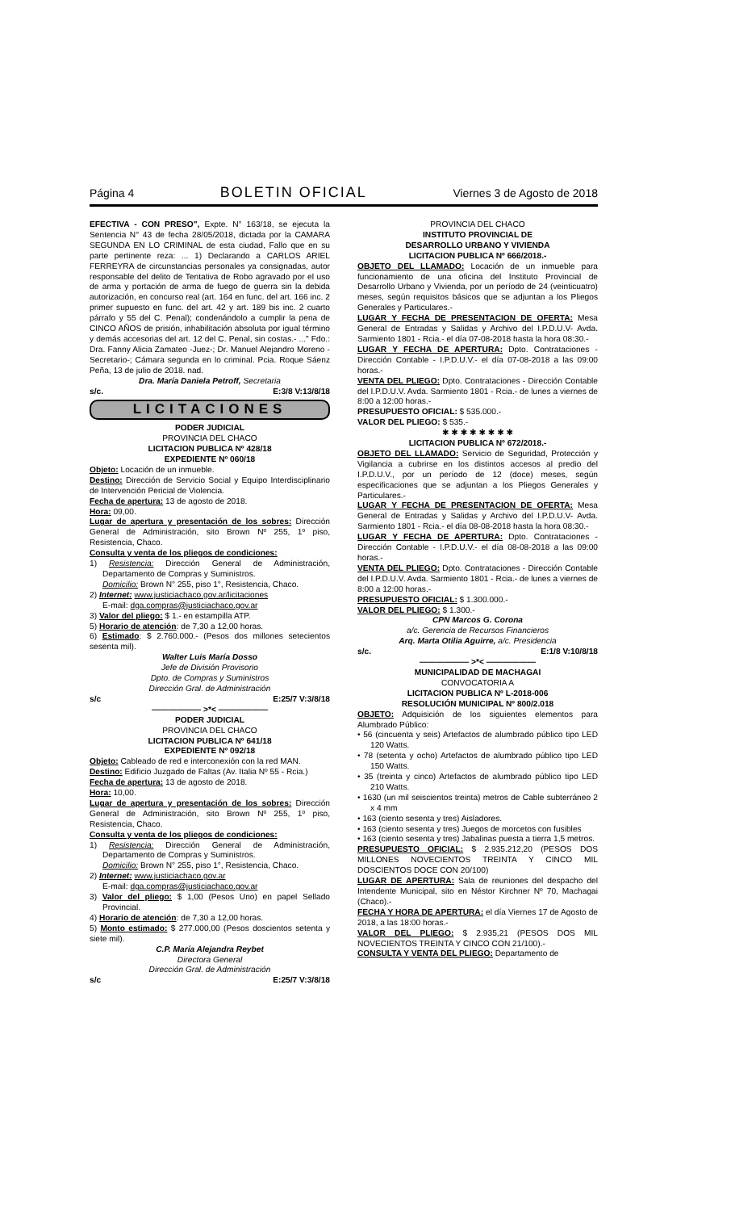Página 4 BOLETIN OFICIAL Viernes 3 de Agosto de 2018
EFECTIVA - CON PRESO", Expte. N° 163/18, se ejecuta la Sentencia N° 43 de fecha 28/05/2018, dictada por la CAMARA SEGUNDA EN LO CRIMINAL de esta ciudad, Fallo que en su parte pertinente reza: ... 1) Declarando a CARLOS ARIEL FERREYRA de circunstancias personales ya consignadas, autor responsable del delito de Tentativa de Robo agravado por el uso de arma y portación de arma de fuego de guerra sin la debida autorización, en concurso real (art. 164 en func. del art. 166 inc. 2 primer supuesto en func. del art. 42 y art. 189 bis inc. 2 cuarto párrafo y 55 del C. Penal); condenándolo a cumplir la pena de CINCO AÑOS de prisión, inhabilitación absoluta por igual término y demás accesorias del art. 12 del C. Penal, sin costas.- ..." Fdo.: Dra. Fanny Alicia Zamateo -Juez-; Dr. Manuel Alejandro Moreno -Secretario-; Cámara segunda en lo criminal. Pcia. Roque Sáenz Peña, 13 de julio de 2018. nad.
Dra. María Daniela Petroff, Secretaria
s/c. E:3/8 V:13/8/18
LICITACIONES
PODER JUDICIAL
PROVINCIA DEL CHACO
LICITACION PUBLICA Nº 428/18
EXPEDIENTE Nº 060/18
Objeto: Locación de un inmueble.
Destino: Dirección de Servicio Social y Equipo Interdisciplinario de Intervención Pericial de Violencia.
Fecha de apertura: 13 de agosto de 2018.
Hora: 09,00.
Lugar de apertura y presentación de los sobres: Dirección General de Administración, sito Brown Nº 255, 1º piso, Resistencia, Chaco.
Consulta y venta de los pliegos de condiciones:
1) Resistencia: Dirección General de Administración, Departamento de Compras y Suministros.
Domicilio: Brown N° 255, piso 1°, Resistencia, Chaco.
2) Internet: www.justiciachaco.gov.ar/licitaciones
E-mail: dga.compras@justiciachaco.gov.ar
3) Valor del pliego: $ 1.- en estampilla ATP.
5) Horario de atención: de 7,30 a 12,00 horas.
6) Estimado: $ 2.760.000.- (Pesos dos millones setecientos sesenta mil).
Walter Luis María Dosso
Jefe de División Provisorio
Dpto. de Compras y Suministros
Dirección Gral. de Administración
s/c E:25/7 V:3/8/18
—————— >*< ——————
PODER JUDICIAL
PROVINCIA DEL CHACO
LICITACION PUBLICA Nº 641/18
EXPEDIENTE Nº 092/18
Objeto: Cableado de red e interconexión con la red MAN.
Destino: Edificio Juzgado de Faltas (Av. Italia Nº 55 - Rcia.)
Fecha de apertura: 13 de agosto de 2018.
Hora: 10,00.
Lugar de apertura y presentación de los sobres: Dirección General de Administración, sito Brown Nº 255, 1º piso, Resistencia, Chaco.
Consulta y venta de los pliegos de condiciones:
1) Resistencia: Dirección General de Administración, Departamento de Compras y Suministros.
Domicilio: Brown N° 255, piso 1°, Resistencia, Chaco.
2) Internet: www.justiciachaco.gov.ar
E-mail: dga.compras@justiciachaco.gov.ar
3) Valor del pliego: $ 1,00 (Pesos Uno) en papel Sellado Provincial.
4) Horario de atención: de 7,30 a 12,00 horas.
5) Monto estimado: $ 277.000,00 (Pesos doscientos setenta y siete mil).
C.P. María Alejandra Reybet
Directora General
Dirección Gral. de Administración
s/c E:25/7 V:3/8/18
PROVINCIA DEL CHACO
INSTITUTO PROVINCIAL DE
DESARROLLO URBANO Y VIVIENDA
LICITACION PUBLICA Nº 666/2018.-
OBJETO DEL LLAMADO: Locación de un inmueble para funcionamiento de una oficina del Instituto Provincial de Desarrollo Urbano y Vivienda, por un período de 24 (veinticuatro) meses, según requisitos básicos que se adjuntan a los Pliegos Generales y Particulares.-
LUGAR Y FECHA DE PRESENTACION DE OFERTA: Mesa General de Entradas y Salidas y Archivo del I.P.D.U.V- Avda. Sarmiento 1801 - Rcia.- el día 07-08-2018 hasta la hora 08:30.-
LUGAR Y FECHA DE APERTURA: Dpto. Contrataciones - Dirección Contable - I.P.D.U.V.- el día 07-08-2018 a las 09:00 horas.-
VENTA DEL PLIEGO: Dpto. Contrataciones - Dirección Contable del I.P.D.U.V. Avda. Sarmiento 1801 - Rcia.- de lunes a viernes de 8:00 a 12:00 horas.-
PRESUPUESTO OFICIAL: $ 535.000.-
VALOR DEL PLIEGO: $ 535.-
✱ ✱ ✱ ✱ ✱ ✱ ✱ ✱
LICITACION PUBLICA Nº 672/2018.-
OBJETO DEL LLAMADO: Servicio de Seguridad, Protección y Vigilancia a cubrirse en los distintos accesos al predio del I.P.D.U.V., por un período de 12 (doce) meses, según especificaciones que se adjuntan a los Pliegos Generales y Particulares.-
LUGAR Y FECHA DE PRESENTACION DE OFERTA: Mesa General de Entradas y Salidas y Archivo del I.P.D.U.V- Avda. Sarmiento 1801 - Rcia.- el día 08-08-2018 hasta la hora 08:30.-
LUGAR Y FECHA DE APERTURA: Dpto. Contrataciones - Dirección Contable - I.P.D.U.V.- el día 08-08-2018 a las 09:00 horas.-
VENTA DEL PLIEGO: Dpto. Contrataciones - Dirección Contable del I.P.D.U.V. Avda. Sarmiento 1801 - Rcia.- de lunes a viernes de 8:00 a 12:00 horas.-
PRESUPUESTO OFICIAL: $ 1.300.000.-
VALOR DEL PLIEGO: $ 1.300.-
CPN Marcos G. Corona
a/c. Gerencia de Recursos Financieros
Arq. Marta Otilia Aguirre, a/c. Presidencia
s/c. E:1/8 V:10/8/18
—————— >*< ——————
MUNICIPALIDAD DE MACHAGAI
CONVOCATORIA A
LICITACION PUBLICA Nº L-2018-006
RESOLUCIÓN MUNICIPAL Nº 800/2.018
OBJETO: Adquisición de los siguientes elementos para Alumbrado Público:
• 56 (cincuenta y seis) Artefactos de alumbrado público tipo LED 120 Watts.
• 78 (setenta y ocho) Artefactos de alumbrado público tipo LED 150 Watts.
• 35 (treinta y cinco) Artefactos de alumbrado público tipo LED 210 Watts.
• 1630 (un mil seiscientos treinta) metros de Cable subterráneo 2 x 4 mm
• 163 (ciento sesenta y tres) Aisladores.
• 163 (ciento sesenta y tres) Juegos de morcetos con fusibles
• 163 (ciento sesenta y tres) Jabalinas puesta a tierra 1,5 metros.
PRESUPUESTO OFICIAL: $ 2.935.212,20 (PESOS DOS MILLONES NOVECIENTOS TREINTA Y CINCO MIL DOSCIENTOS DOCE CON 20/100)
LUGAR DE APERTURA: Sala de reuniones del despacho del Intendente Municipal, sito en Néstor Kirchner Nº 70, Machagai (Chaco).-
FECHA Y HORA DE APERTURA: el día Viernes 17 de Agosto de 2018, a las 18:00 horas.-
VALOR DEL PLIEGO: $ 2.935,21 (PESOS DOS MIL NOVECIENTOS TREINTA Y CINCO CON 21/100).-
CONSULTA Y VENTA DEL PLIEGO: Departamento de